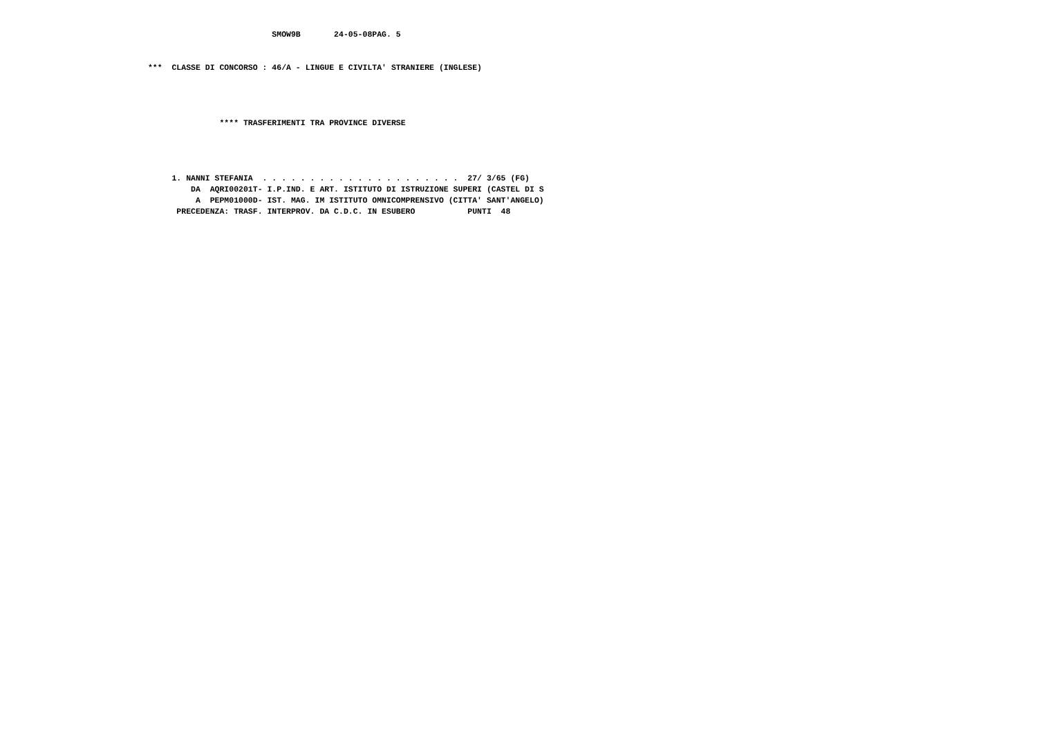SMOW9B       24-05-08PAG. 5


                               ***  CLASSE DI CONCORSO : 46/A - LINGUE E CIVILTA' STRANIERE (INGLESE)




                                              **** TRASFERIMENTI TRA PROVINCE DIVERSE




                                    1. NANNI STEFANIA  . . . . . . . . . . . . . . . . . . . . .  27/ 3/65 (FG)
                                        DA  AQRI00201T- I.P.IND. E ART. ISTITUTO DI ISTRUZIONE SUPERI (CASTEL DI S
                                         A  PEPM01000D- IST. MAG. IM ISTITUTO OMNICOMPRENSIVO (CITTA' SANT'ANGELO)
                                     PRECEDENZA: TRASF. INTERPROV. DA C.D.C. IN ESUBERO           PUNTI  48